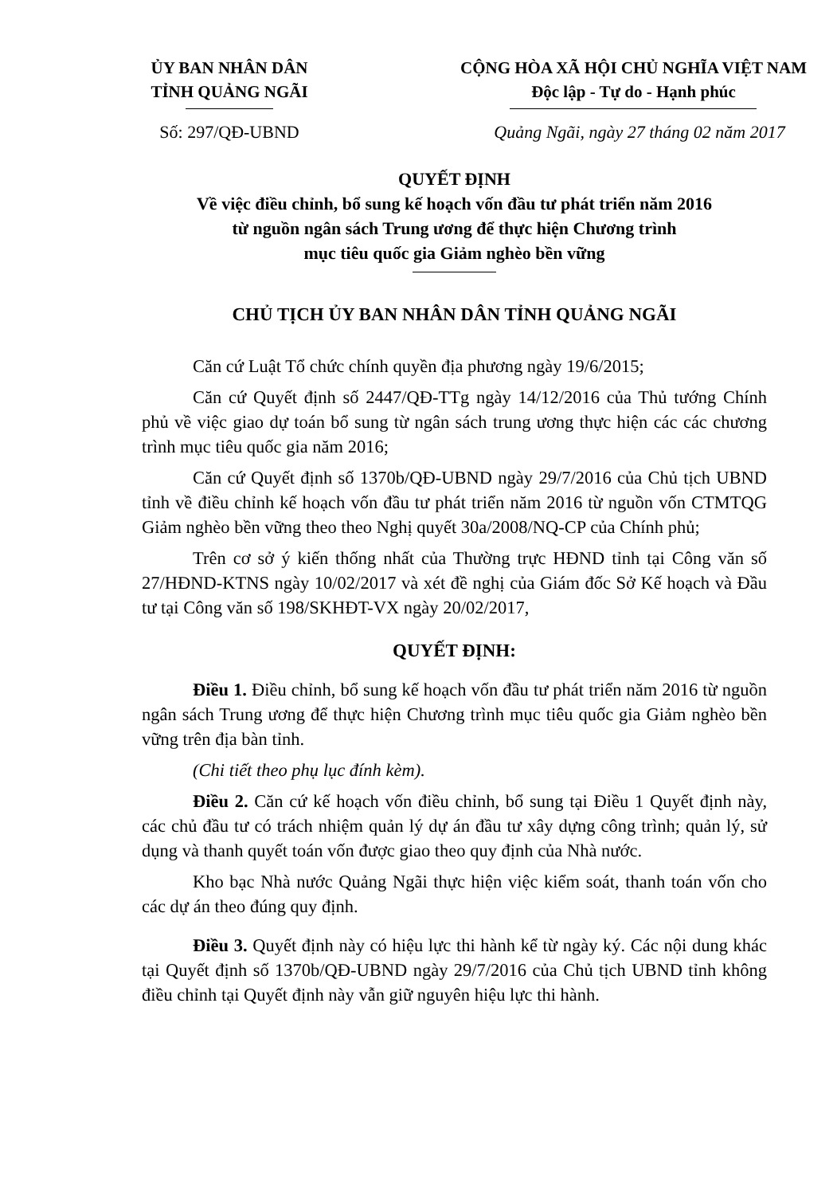ỦY BAN NHÂN DÂN
TỈNH QUẢNG NGÃI
CỘNG HÒA XÃ HỘI CHỦ NGHĨA VIỆT NAM
Độc lập - Tự do - Hạnh phúc
Số: 297/QĐ-UBND Quảng Ngãi, ngày 27 tháng 02 năm 2017
QUYẾT ĐỊNH
Về việc điều chỉnh, bổ sung kế hoạch vốn đầu tư phát triển năm 2016
từ nguồn ngân sách Trung ương để thực hiện Chương trình
mục tiêu quốc gia Giảm nghèo bền vững
CHỦ TỊCH ỦY BAN NHÂN DÂN TỈNH QUẢNG NGÃI
Căn cứ Luật Tổ chức chính quyền địa phương ngày 19/6/2015;
Căn cứ Quyết định số 2447/QĐ-TTg ngày 14/12/2016 của Thủ tướng Chính phủ về việc giao dự toán bổ sung từ ngân sách trung ương thực hiện các các chương trình mục tiêu quốc gia năm 2016;
Căn cứ Quyết định số 1370b/QĐ-UBND ngày 29/7/2016 của Chủ tịch UBND tỉnh về điều chỉnh kế hoạch vốn đầu tư phát triển năm 2016 từ nguồn vốn CTMTQG Giảm nghèo bền vững theo theo Nghị quyết 30a/2008/NQ-CP của Chính phủ;
Trên cơ sở ý kiến thống nhất của Thường trực HĐND tỉnh tại Công văn số 27/HĐND-KTNS ngày 10/02/2017 và xét đề nghị của Giám đốc Sở Kế hoạch và Đầu tư tại Công văn số 198/SKHĐT-VX ngày 20/02/2017,
QUYẾT ĐỊNH:
Điều 1. Điều chỉnh, bổ sung kế hoạch vốn đầu tư phát triển năm 2016 từ nguồn ngân sách Trung ương để thực hiện Chương trình mục tiêu quốc gia Giảm nghèo bền vững trên địa bàn tỉnh.
(Chi tiết theo phụ lục đính kèm).
Điều 2. Căn cứ kế hoạch vốn điều chỉnh, bổ sung tại Điều 1 Quyết định này, các chủ đầu tư có trách nhiệm quản lý dự án đầu tư xây dựng công trình; quản lý, sử dụng và thanh quyết toán vốn được giao theo quy định của Nhà nước.
Kho bạc Nhà nước Quảng Ngãi thực hiện việc kiểm soát, thanh toán vốn cho các dự án theo đúng quy định.
Điều 3. Quyết định này có hiệu lực thi hành kể từ ngày ký. Các nội dung khác tại Quyết định số 1370b/QĐ-UBND ngày 29/7/2016 của Chủ tịch UBND tỉnh không điều chỉnh tại Quyết định này vẫn giữ nguyên hiệu lực thi hành.